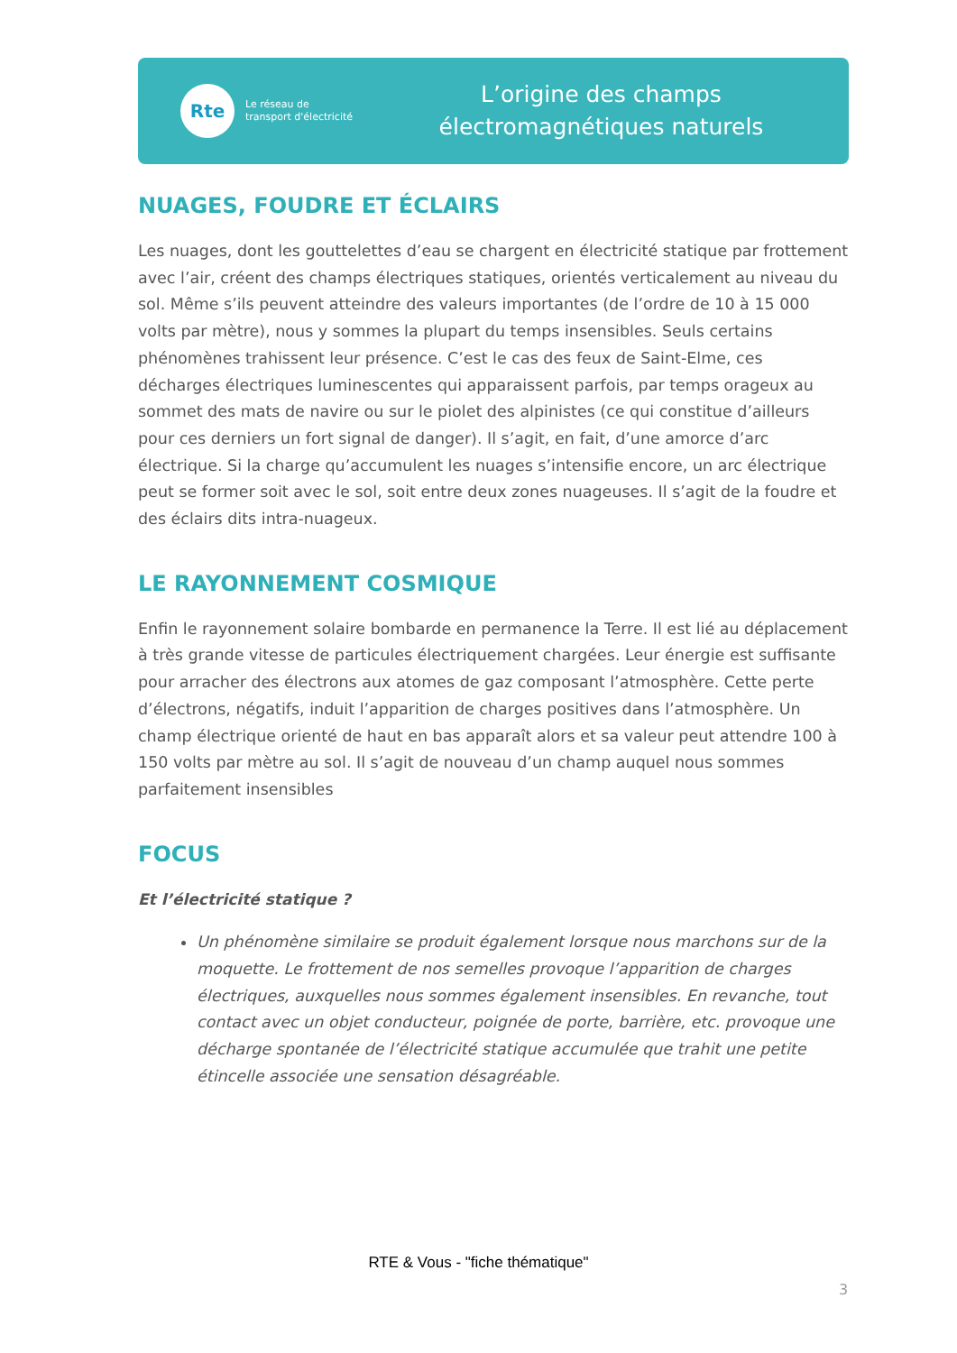Rte
Le réseau de transport d'électricité
L’origine des champs
électromagnétiques naturels
NUAGES, FOUDRE ET ÉCLAIRS
Les nuages, dont les gouttelettes d’eau se chargent en électricité statique par frottement avec l’air, créent des champs électriques statiques, orientés verticalement au niveau du sol. Même s’ils peuvent atteindre des valeurs importantes (de l’ordre de 10 à 15 000 volts par mètre), nous y sommes la plupart du temps insensibles. Seuls certains phénomènes trahissent leur présence. C’est le cas des feux de Saint-Elme, ces décharges électriques luminescentes qui apparaissent parfois, par temps orageux au sommet des mats de navire ou sur le piolet des alpinistes (ce qui constitue d’ailleurs pour ces derniers un fort signal de danger). Il s’agit, en fait, d’une amorce d’arc électrique. Si la charge qu’accumulent les nuages s’intensifie encore, un arc électrique peut se former soit avec le sol, soit entre deux zones nuageuses. Il s’agit de la foudre et des éclairs dits intra-nuageux.
LE RAYONNEMENT COSMIQUE
Enfin le rayonnement solaire bombarde en permanence la Terre. Il est lié au déplacement à très grande vitesse de particules électriquement chargées. Leur énergie est suffisante pour arracher des électrons aux atomes de gaz composant l’atmosphère. Cette perte d’électrons, négatifs, induit l’apparition de charges positives dans l’atmosphère. Un champ électrique orienté de haut en bas apparaît alors et sa valeur peut attendre 100 à 150 volts par mètre au sol. Il s’agit de nouveau d’un champ auquel nous sommes parfaitement insensibles
FOCUS
Et l’électricité statique ?
Un phénomène similaire se produit également lorsque nous marchons sur de la moquette. Le frottement de nos semelles provoque l’apparition de charges électriques, auxquelles nous sommes également insensibles. En revanche, tout contact avec un objet conducteur, poignée de porte, barrière, etc. provoque une décharge spontanée de l’électricité statique accumulée que trahit une petite étincelle associée une sensation désagréable.
RTE & Vous - "fiche thématique"
3